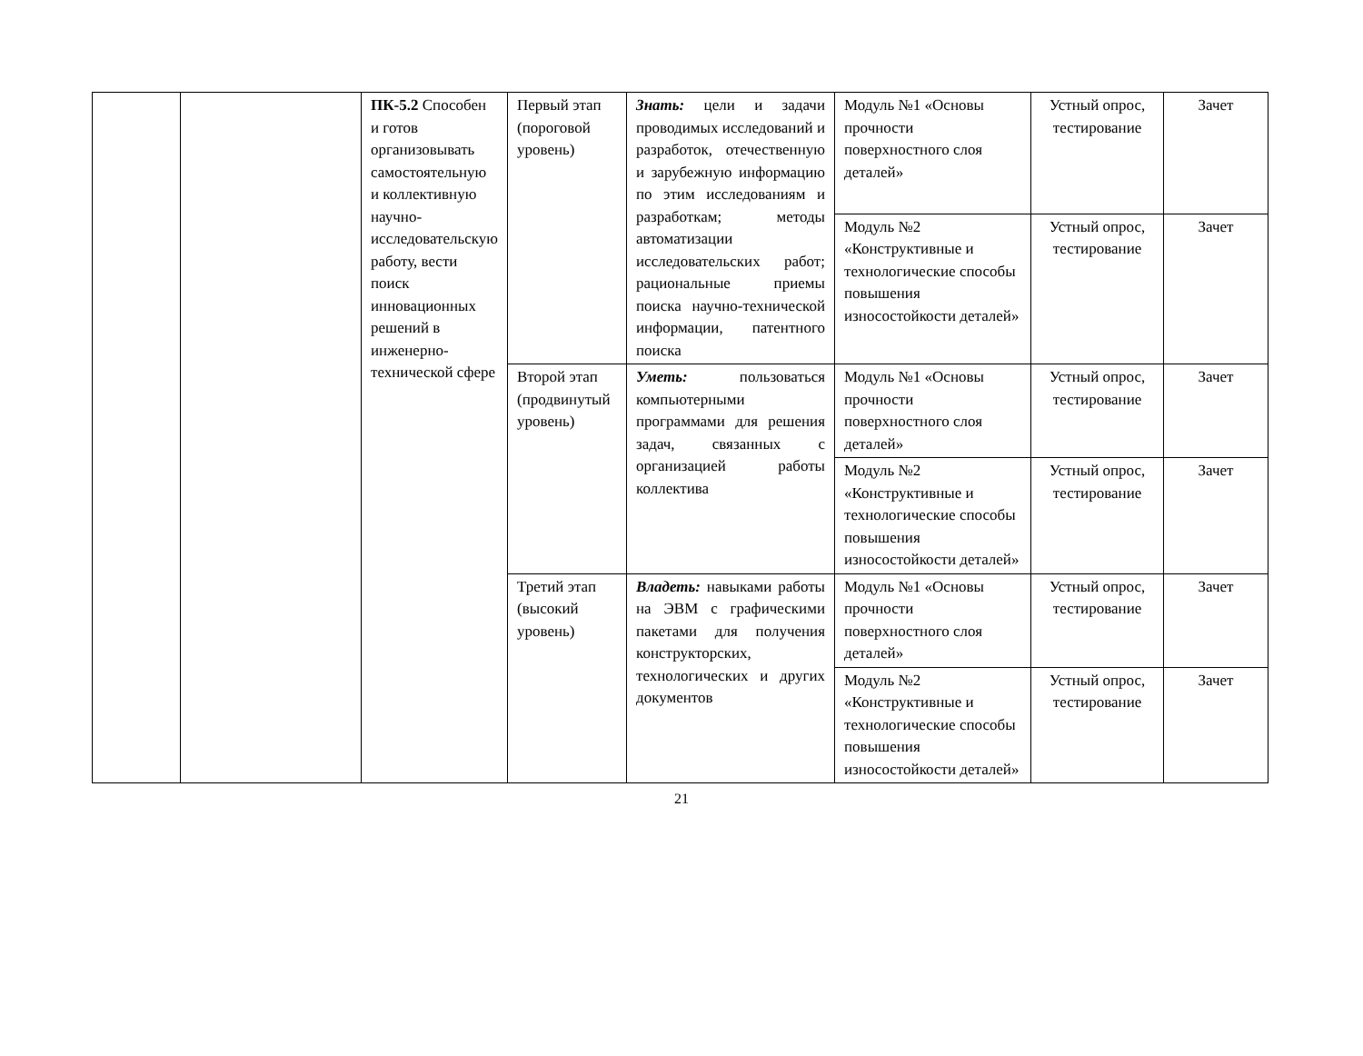| | | ПК-5.2 Способен и готов организовывать самостоятельную и коллективную научно-исследовательскую работу, вести поиск инновационных решений в инженерно-технической сфере | Первый этап (пороговой уровень) | Знать: цели и задачи проводимых исследований и разработок, отечественную и зарубежную информацию по этим исследованиям и разработкам; методы автоматизации исследовательских работ; рациональные приемы поиска научно-технической информации, патентного поиска | Модуль №1 «Основы прочности поверхностного слоя деталей» | Устный опрос, тестирование | Зачет |
| | | | | | Модуль №2 «Конструктивные и технологические способы повышения износостойкости деталей» | Устный опрос, тестирование | Зачет |
| | | | Второй этап (продвинутый уровень) | Уметь: пользоваться компьютерными программами для решения задач, связанных с организацией работы коллектива | Модуль №1 «Основы прочности поверхностного слоя деталей» | Устный опрос, тестирование | Зачет |
| | | | | | Модуль №2 «Конструктивные и технологические способы повышения износостойкости деталей» | Устный опрос, тестирование | Зачет |
| | | | Третий этап (высокий уровень) | Владеть: навыками работы на ЭВМ с графическими пакетами для получения конструкторских, технологических и других документов | Модуль №1 «Основы прочности поверхностного слоя деталей» | Устный опрос, тестирование | Зачет |
| | | | | | Модуль №2 «Конструктивные и технологические способы повышения износостойкости деталей» | Устный опрос, тестирование | Зачет |
21